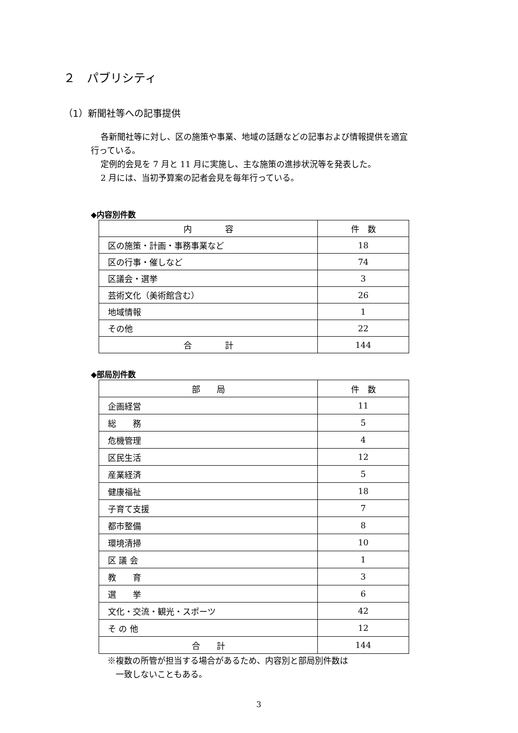２　パブリシティ
（1）新聞社等への記事提供
各新聞社等に対し、区の施策や事業、地域の話題などの記事および情報提供を適宜
行っている。
定例的会見を 7 月と 11 月に実施し、主な施策の進捗状況等を発表した。
2 月には、当初予算案の記者会見を毎年行っている。
◆内容別件数
| 内 容 | 件 数 |
| --- | --- |
| 区の施策・計画・事務事業など | 18 |
| 区の行事・催しなど | 74 |
| 区議会・選挙 | 3 |
| 芸術文化（美術館含む） | 26 |
| 地域情報 | 1 |
| その他 | 22 |
| 合 計 | 144 |
◆部局別件数
| 部 局 | 件 数 |
| --- | --- |
| 企画経営 | 11 |
| 総 務 | 5 |
| 危機管理 | 4 |
| 区民生活 | 12 |
| 産業経済 | 5 |
| 健康福祉 | 18 |
| 子育て支援 | 7 |
| 都市整備 | 8 |
| 環境清掃 | 10 |
| 区 議 会 | 1 |
| 教 育 | 3 |
| 選 挙 | 6 |
| 文化・交流・観光・スポーツ | 42 |
| そ の 他 | 12 |
| 合 計 | 144 |
※複数の所管が担当する場合があるため、内容別と部局別件数は
　一致しないこともある。
3